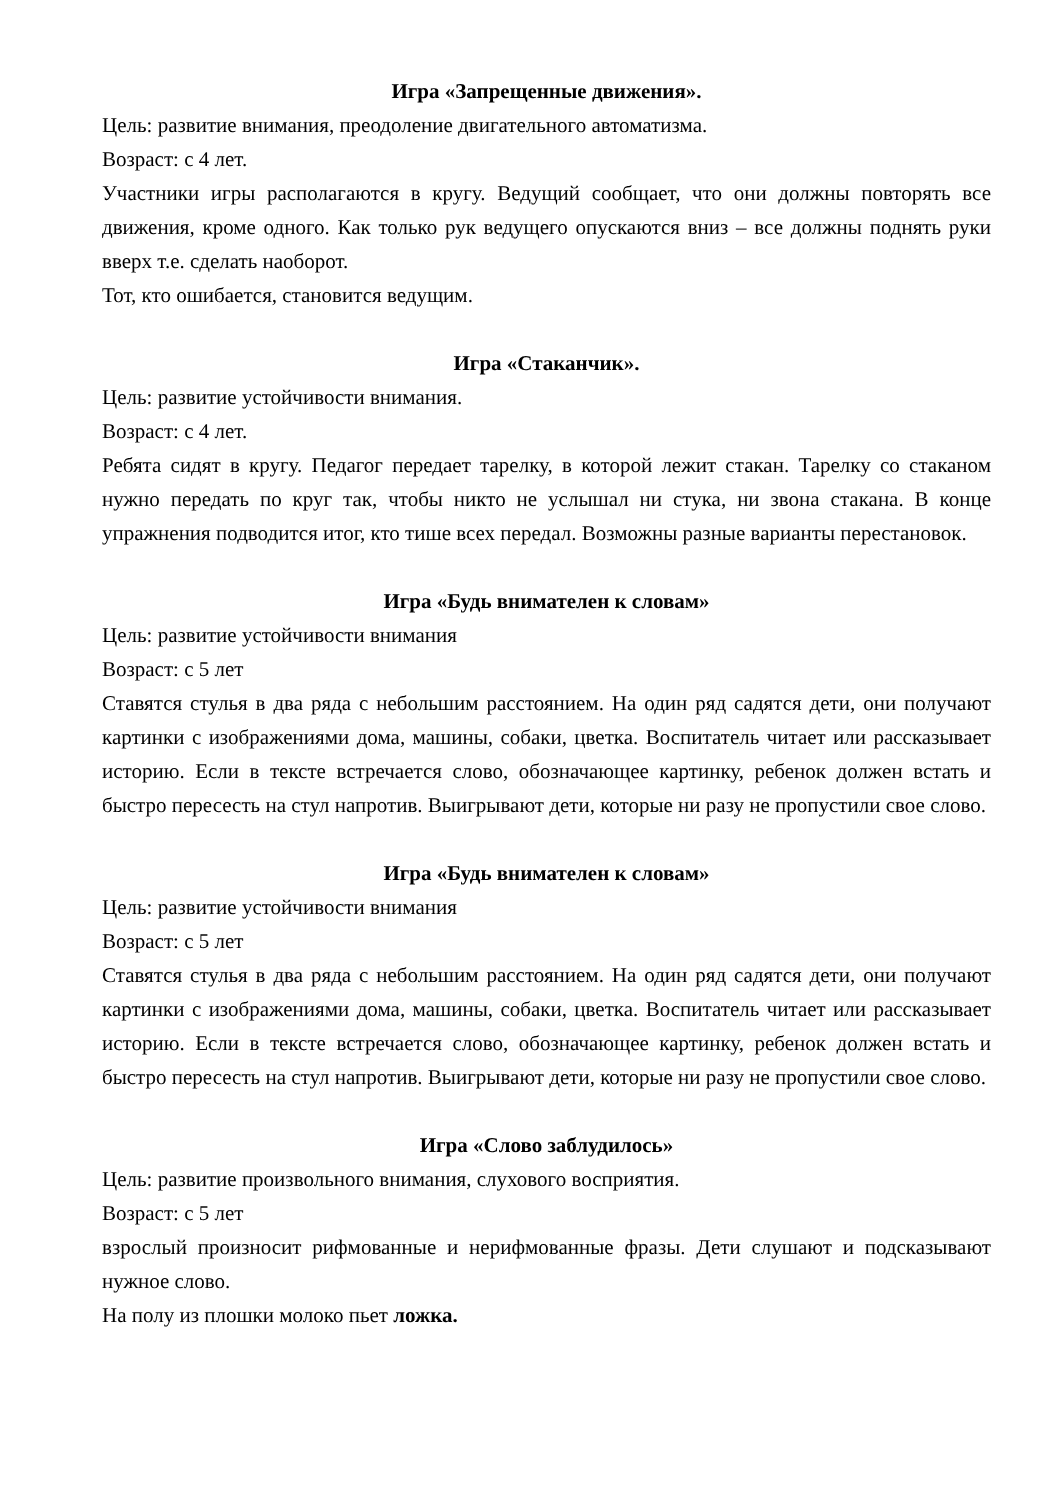Игра «Запрещенные движения».
Цель: развитие внимания, преодоление двигательного автоматизма.
Возраст: с 4 лет.
Участники игры располагаются в кругу. Ведущий сообщает, что они должны повторять все движения, кроме одного. Как только рук ведущего опускаются вниз – все должны поднять руки вверх т.е. сделать наоборот.
Тот, кто ошибается, становится ведущим.
Игра «Стаканчик».
Цель: развитие устойчивости внимания.
Возраст: с 4 лет.
Ребята сидят в кругу. Педагог передает тарелку, в которой лежит стакан. Тарелку со стаканом нужно передать по круг так, чтобы никто не услышал ни стука, ни звона стакана. В конце упражнения подводится итог, кто тише всех передал. Возможны разные варианты перестановок.
Игра «Будь внимателен к словам»
Цель: развитие устойчивости внимания
Возраст: с 5 лет
Ставятся стулья в два ряда с небольшим расстоянием. На один ряд садятся дети, они получают картинки с изображениями дома, машины, собаки, цветка. Воспитатель читает или рассказывает историю. Если в тексте встречается слово, обозначающее картинку, ребенок должен встать и быстро пересесть на стул напротив. Выигрывают дети, которые ни разу не пропустили свое слово.
Игра «Будь внимателен к словам»
Цель: развитие устойчивости внимания
Возраст: с 5 лет
Ставятся стулья в два ряда с небольшим расстоянием. На один ряд садятся дети, они получают картинки с изображениями дома, машины, собаки, цветка. Воспитатель читает или рассказывает историю. Если в тексте встречается слово, обозначающее картинку, ребенок должен встать и быстро пересесть на стул напротив. Выигрывают дети, которые ни разу не пропустили свое слово.
Игра «Слово заблудилось»
Цель: развитие произвольного внимания, слухового восприятия.
Возраст: с 5 лет
взрослый произносит рифмованные и нерифмованные фразы. Дети слушают и подсказывают нужное слово.
На полу из плошки молоко пьет ложка.